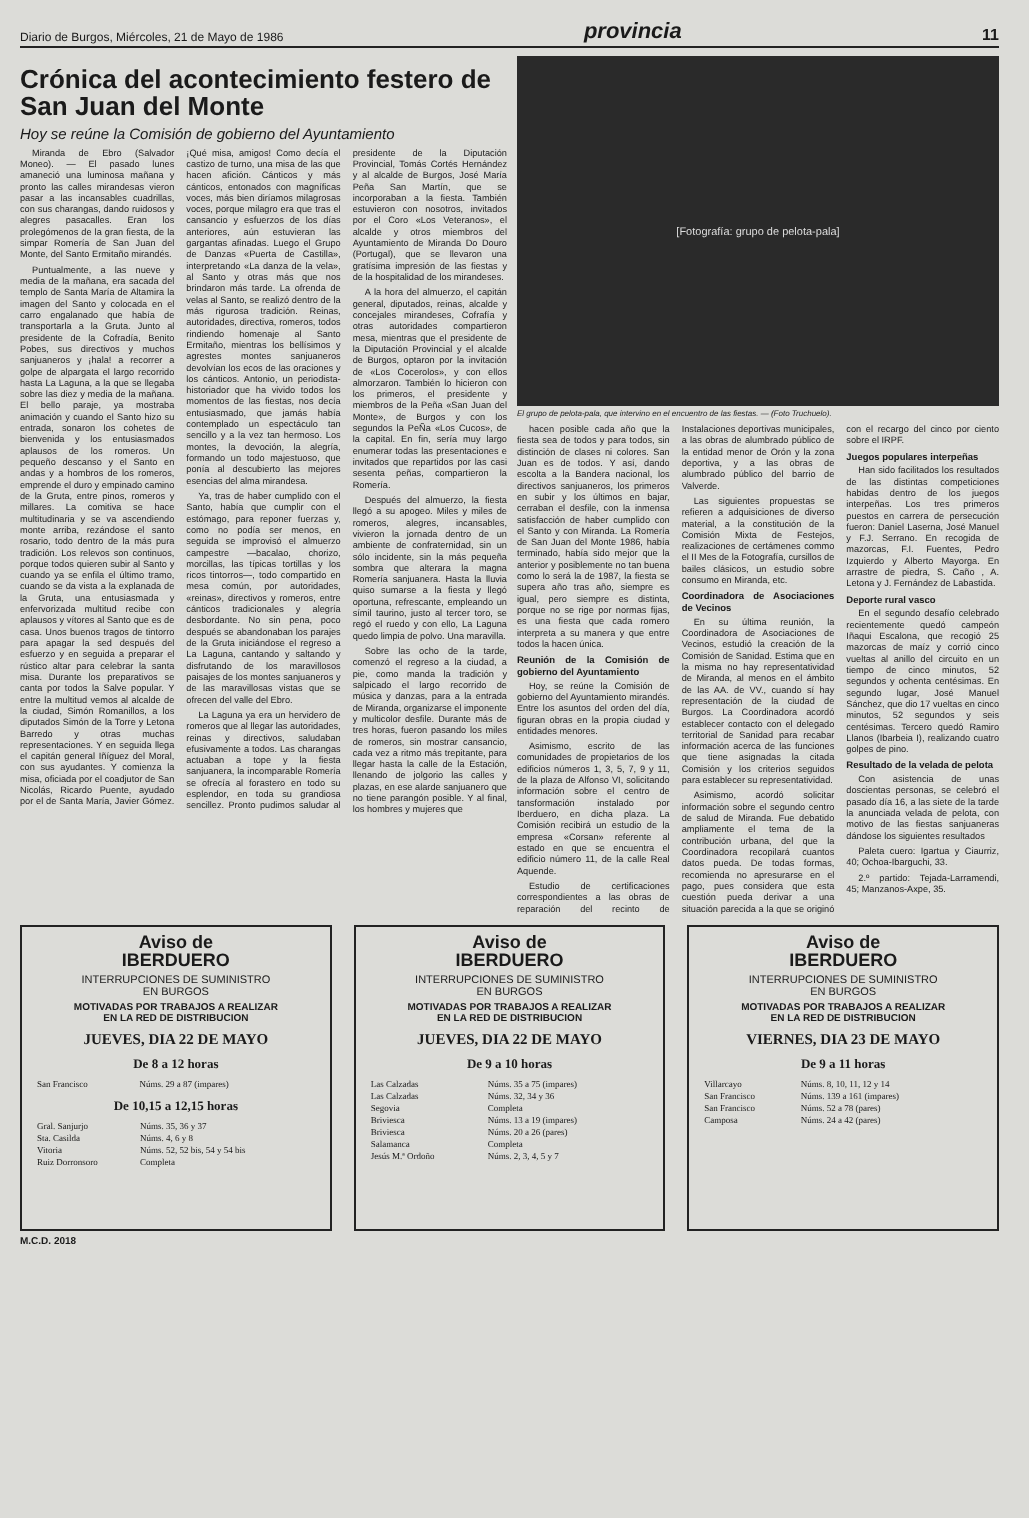Diario de Burgos, Miércoles, 21 de Mayo de 1986 provincia 11
Crónica del acontecimiento festero de San Juan del Monte
Hoy se reúne la Comisión de gobierno del Ayuntamiento
Miranda de Ebro (Salvador Moneo). — El pasado lunes amaneció una luminosa mañana y pronto las calles mirandesas vieron pasar a las incansables cuadrillas, con sus charangas, dando ruidosos y alegres pasacalles. Eran los prolegómenos de la gran fiesta, de la simpar Romería de San Juan del Monte, del Santo Ermitaño mirandés.
Puntualmente, a las nueve y media de la mañana, era sacada del templo de Santa María de Altamira la imagen del Santo y colocada en el carro engalanado que había de transportarla a la Gruta. Junto al presidente de la Cofradía, Benito Pobes, sus directivos y muchos sanjuaneros y ¡hala! a recorrer a golpe de alpargata el largo recorrido hasta La Laguna, a la que se llegaba sobre las diez y media de la mañana. El bello paraje, ya mostraba animación y cuando el Santo hizo su entrada, sonaron los cohetes de bienvenida y los entusiasmados aplausos de los romeros. Un pequeño descanso y el Santo en andas y a hombros de los romeros, emprende el duro y empinado camino de la Gruta, entre pinos, romeros y millares. La comitiva se hace multitudinaria y se va ascendiendo monte arriba, rezándose el santo rosario, todo dentro de la más pura tradición. Los relevos son continuos, porque todos quieren subir al Santo y cuando ya se enfila el último tramo, cuando se da vista a la explanada de la Gruta, una entusiasmada y enfervorizada multitud recibe con aplausos y vítores al Santo que es de casa. Unos buenos tragos de tintorro para apagar la sed después del esfuerzo y en seguida a preparar el rústico altar para celebrar la santa misa. Durante los preparativos se canta por todos la Salve popular. Y entre la multitud vemos al alcalde de la ciudad, Simón Romanillos, a los diputados Simón de la Torre y Letona Barredo y otras muchas representaciones. Y en seguida llega el capitán general Iñíguez del Moral, con sus ayudantes. Y comienza la misa, oficiada por el coadjutor de San Nicolás, Ricardo Puente, ayudado por el de Santa María, Javier Gómez. ¡Qué misa, amigos! Como decía el castizo de turno, una misa de las que hacen afición. Cánticos y más cánticos, entonados con magníficas voces, más bien diríamos milagrosas voces, porque milagro era que tras el cansancio y esfuerzos de los días anteriores, aún estuvieran las gargantas afinadas. Luego el Grupo de Danzas «Puerta de Castilla», interpretando «La danza de la vela», al Santo y otras más que nos brindaron más tarde. La ofrenda de velas al Santo, se realizó dentro de la más rigurosa tradición. Reinas, autoridades, directiva, romeros, todos rindiendo homenaje al Santo Ermitaño, mientras los bellísimos y agrestes montes sanjuaneros devolvían los ecos de las oraciones y los cánticos. Antonio, un periodista-historiador que ha vivido todos los momentos de las fiestas, nos decía entusiasmado, que jamás había contemplado un espectáculo tan sencillo y a la vez tan hermoso. Los montes, la devoción, la alegría, formando un todo majestuoso, que ponía al descubierto las mejores esencias del alma mirandesa.
Ya, tras de haber cumplido con el Santo, había que cumplir con el estómago, para reponer fuerzas y, como no podía ser menos, en seguida se improvisó el almuerzo campestre —bacalao, chorizo, morcillas, las típicas tortillas y los ricos tintorros—, todo compartido en mesa común, por autoridades, «reinas», directivos y romeros, entre cánticos tradicionales y alegría desbordante. No sin pena, poco después se abandonaban los parajes de la Gruta iniciándose el regreso a La Laguna, cantando y saltando y disfrutando de los maravillosos paisajes de los montes sanjuaneros y de las maravillosas vistas que se ofrecen del valle del Ebro.
La Laguna ya era un hervidero de romeros que al llegar las autoridades, reinas y directivos, saludaban efusivamente a todos. Las charangas actuaban a tope y la fiesta sanjuanera, la incomparable Romería se ofrecía al forastero en todo su esplendor, en toda su grandiosa sencillez. Pronto pudimos saludar al presidente de la Diputación Provincial, Tomás Cortés Hernández y al alcalde de Burgos, José María Peña San Martín, que se incorporaban a la fiesta. También estuvieron con nosotros, invitados por el Coro «Los Veteranos», el alcalde y otros miembros del Ayuntamiento de Miranda Do Douro (Portugal), que se llevaron una gratísima impresión de las fiestas y de la hospitalidad de los mirandeses.
A la hora del almuerzo, el capitán general, diputados, reinas, alcalde y concejales mirandeses, Cofrafía y otras autoridades compartieron mesa, mientras que el presidente de la Diputación Provincial y el alcalde de Burgos, optaron por la invitación de «Los Cocerolos», y con ellos almorzaron. También lo hicieron con los primeros, el presidente y miembros de la Peña «San Juan del Monte», de Burgos y con los segundos la PeÑa «Los Cucos», de la capital. En fin, sería muy largo enumerar todas las presentaciones e invitados que repartidos por las casi sesenta peñas, compartieron la Romería.
Después del almuerzo, la fiesta llegó a su apogeo. Miles y miles de romeros, alegres, incansables, vivieron la jornada dentro de un ambiente de confraternidad, sin un sólo incidente, sin la más pequeña sombra que alterara la magna Romería sanjuanera. Hasta la lluvia quiso sumarse a la fiesta y llegó oportuna, refrescante, empleando un símil taurino, justo al tercer toro, se regó el ruedo y con ello, La Laguna quedo limpia de polvo. Una maravilla.
Sobre las ocho de la tarde, comenzó el regreso a la ciudad, a pie, como manda la tradición y salpicado el largo recorrido de música y danzas, para a la entrada de Miranda, organizarse el imponente y multicolor desfile. Durante más de tres horas, fueron pasando los miles de romeros, sin mostrar cansancio, cada vez a ritmo más trepitante, para llegar hasta la calle de la Estación, llenando de jolgorio las calles y plazas, en ese alarde sanjuanero que no tiene parangón posible. Y al final, los hombres y mujeres que
[Fotografía: grupo de pelota-pala]
El grupo de pelota-pala, que intervino en el encuentro de las fiestas. — (Foto Truchuelo).
hacen posible cada año que la fiesta sea de todos y para todos, sin distinción de clases ni colores. San Juan es de todos. Y así, dando escolta a la Bandera nacional, los directivos sanjuaneros, los primeros en subir y los últimos en bajar, cerraban el desfile, con la inmensa satisfacción de haber cumplido con el Santo y con Miranda. La Romería de San Juan del Monte 1986, había terminado, había sido mejor que la anterior y posiblemente no tan buena como lo será la de 1987, la fiesta se supera año tras año, siempre es igual, pero siempre es distinta, porque no se rige por normas fijas, es una fiesta que cada romero interpreta a su manera y que entre todos la hacen única.
Reunión de la Comisión de gobierno del Ayuntamiento
Hoy, se reúne la Comisión de gobierno del Ayuntamiento mirandés. Entre los asuntos del orden del día, figuran obras en la propia ciudad y entidades menores.
Asimismo, escrito de las comunidades de propietarios de los edificios números 1, 3, 5, 7, 9 y 11, de la plaza de Alfonso VI, solicitando información sobre el centro de tansformación instalado por Iberduero, en dicha plaza. La Comisión recibirá un estudio de la empresa «Corsan» referente al estado en que se encuentra el edificio número 11, de la calle Real Aquende.
Estudio de certificaciones correspondientes a las obras de reparación del recinto de Instalaciones deportivas municipales, a las obras de alumbrado público de la entidad menor de Orón y la zona deportiva, y a las obras de alumbrado público del barrio de Valverde.
Las siguientes propuestas se refieren a adquisiciones de diverso material, a la constitución de la Comisión Mixta de Festejos, realizaciones de certámenes commo el II Mes de la Fotografía, cursillos de bailes clásicos, un estudio sobre consumo en Miranda, etc.
Coordinadora de Asociaciones de Vecinos
En su última reunión, la Coordinadora de Asociaciones de Vecinos, estudió la creación de la Comisión de Sanidad. Estima que en la misma no hay representatividad de Miranda, al menos en el ámbito de las AA. de VV., cuando sí hay representación de la ciudad de Burgos. La Coordinadora acordó establecer contacto con el delegado territorial de Sanidad para recabar información acerca de las funciones que tiene asignadas la citada Comisión y los criterios seguidos para establecer su representatividad.
Asimismo, acordó solicitar información sobre el segundo centro de salud de Miranda. Fue debatido ampliamente el tema de la contribución urbana, del que la Coordinadora recopilará cuantos datos pueda. De todas formas, recomienda no apresurarse en el pago, pues considera que esta cuestión pueda derivar a una situación parecida a la que se originó con el recargo del cinco por ciento sobre el IRPF.
Juegos populares interpeñas
Han sido facilitados los resultados de las distintas competiciones habidas dentro de los juegos interpeñas. Los tres primeros puestos en carrera de persecución fueron: Daniel Laserna, José Manuel y F.J. Serrano. En recogida de mazorcas, F.I. Fuentes, Pedro Izquierdo y Alberto Mayorga. En arrastre de piedra, S. Caño , A. Letona y J. Fernández de Labastida.
Deporte rural vasco
En el segundo desafío celebrado recientemente quedó campeón Iñaqui Escalona, que recogió 25 mazorcas de maíz y corrió cinco vueltas al anillo del circuito en un tiempo de cinco minutos, 52 segundos y ochenta centésimas. En segundo lugar, José Manuel Sánchez, que dio 17 vueltas en cinco minutos, 52 segundos y seis centésimas. Tercero quedó Ramiro Llanos (Ibarbeia I), realizando cuatro golpes de pino.
Resultado de la velada de pelota
Con asistencia de unas doscientas personas, se celebró el pasado día 16, a las siete de la tarde la anunciada velada de pelota, con motivo de las fiestas sanjuaneras dándose los siguientes resultados
Paleta cuero: Igartua y Ciaurriz, 40; Ochoa-Ibarguchi, 33.
2.º partido: Tejada-Larramendi, 45; Manzanos-Axpe, 35.
Aviso de
IBERDUERO
INTERRUPCIONES DE SUMINISTRO
EN BURGOS
MOTIVADAS POR TRABAJOS A REALIZAR
EN LA RED DE DISTRIBUCION
JUEVES, DIA 22 DE MAYO
De 8 a 12 horas
| San Francisco | Núms. 29 a 87 (impares) |
De 10,15 a 12,15 horas
| Gral. Sanjurjo | Núms. 35, 36 y 37 |
| Sta. Casilda | Núms. 4, 6 y 8 |
| Vitoria | Núms. 52, 52 bis, 54 y 54 bis |
| Ruiz Dorronsoro | Completa |
Aviso de
IBERDUERO
INTERRUPCIONES DE SUMINISTRO
EN BURGOS
MOTIVADAS POR TRABAJOS A REALIZAR
EN LA RED DE DISTRIBUCION
JUEVES, DIA 22 DE MAYO
De 9 a 10 horas
| Las Calzadas | Núms. 35 a 75 (impares) |
| Las Calzadas | Núms. 32, 34 y 36 |
| Segovia | Completa |
| Briviesca | Núms. 13 a 19 (impares) |
| Briviesca | Núms. 20 a 26 (pares) |
| Salamanca | Completa |
| Jesús M.ª Ordoño | Núms. 2, 3, 4, 5 y 7 |
Aviso de
IBERDUERO
INTERRUPCIONES DE SUMINISTRO
EN BURGOS
MOTIVADAS POR TRABAJOS A REALIZAR
EN LA RED DE DISTRIBUCION
VIERNES, DIA 23 DE MAYO
De 9 a 11 horas
| Villarcayo | Núms. 8, 10, 11, 12 y 14 |
| San Francisco | Núms. 139 a 161 (impares) |
| San Francisco | Núms. 52 a 78 (pares) |
| Camposa | Núms. 24 a 42 (pares) |
M.C.D. 2018